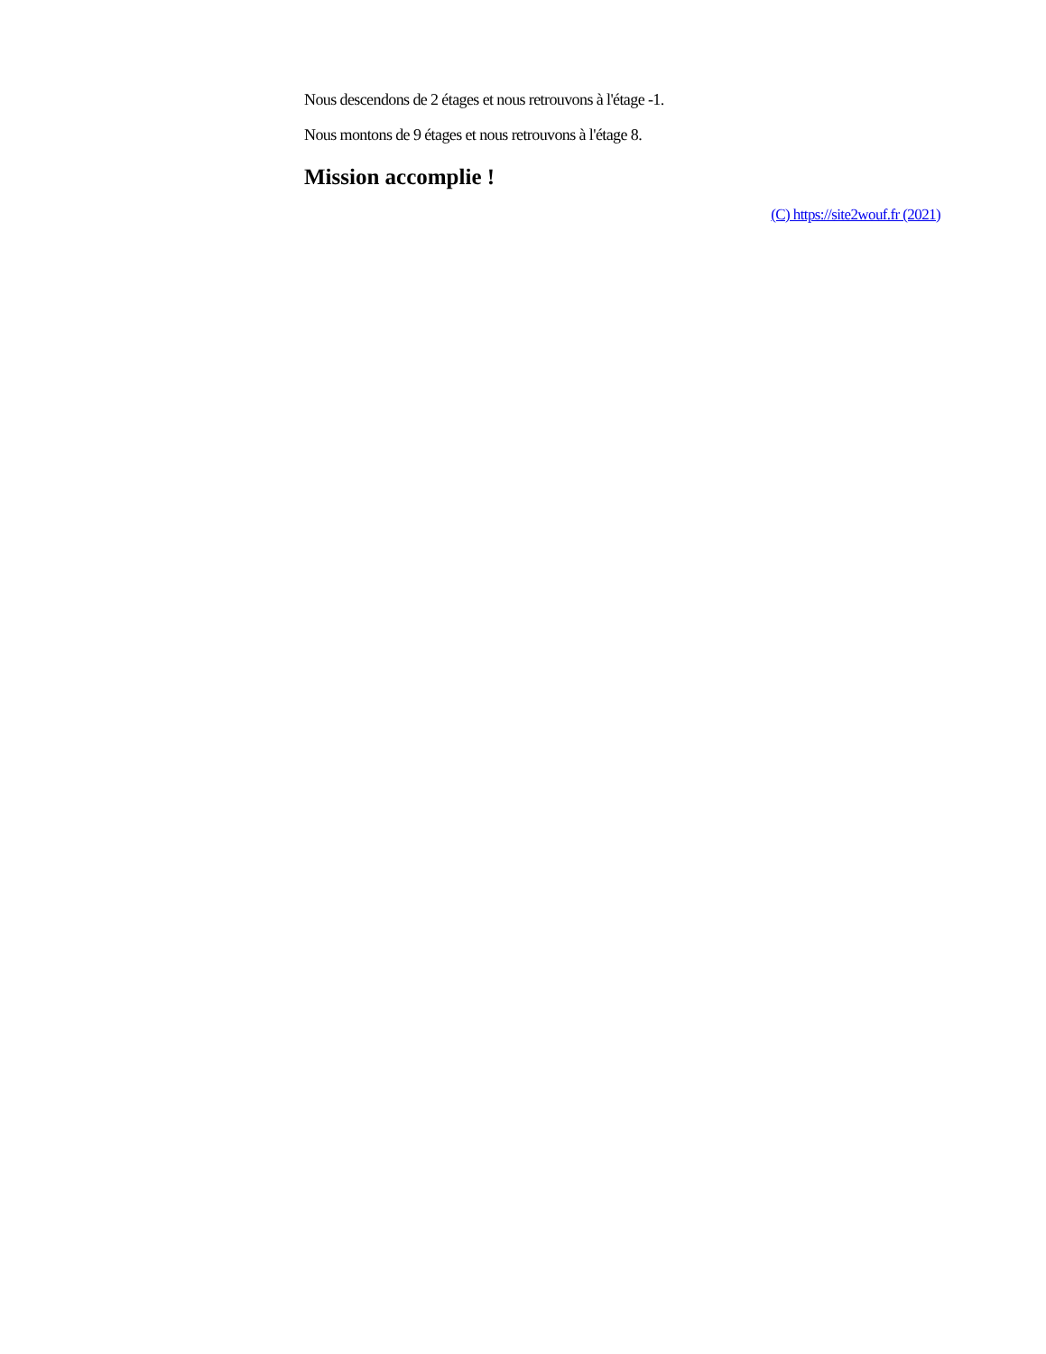Nous descendons de 2 étages et nous retrouvons à l'étage -1.
Nous montons de 9 étages et nous retrouvons à l'étage 8.
Mission accomplie !
(C) https://site2wouf.fr (2021)